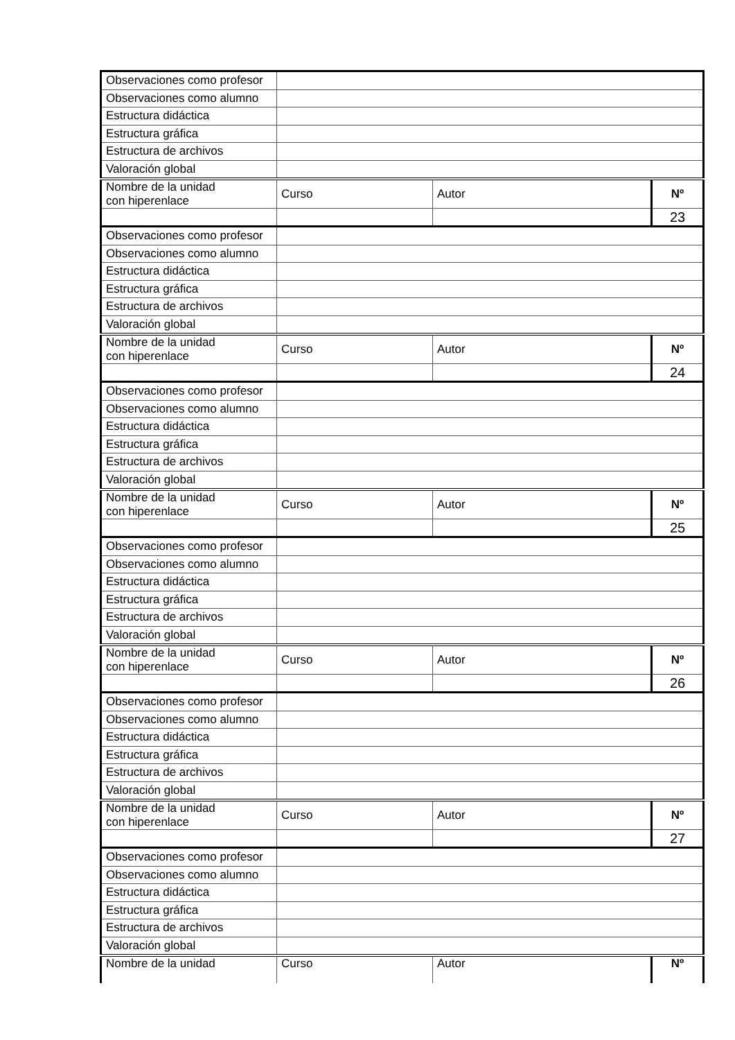| Observaciones como profesor | | | |
| Observaciones como alumno | | | |
| Estructura didáctica | | | |
| Estructura gráfica | | | |
| Estructura de archivos | | | |
| Valoración global | | | |
| Nombre de la unidad con hiperenlace | Curso | Autor | Nº |
| | | | 23 |
| Observaciones como profesor | | | |
| Observaciones como alumno | | | |
| Estructura didáctica | | | |
| Estructura gráfica | | | |
| Estructura de archivos | | | |
| Valoración global | | | |
| Nombre de la unidad con hiperenlace | Curso | Autor | Nº |
| | | | 24 |
| Observaciones como profesor | | | |
| Observaciones como alumno | | | |
| Estructura didáctica | | | |
| Estructura gráfica | | | |
| Estructura de archivos | | | |
| Valoración global | | | |
| Nombre de la unidad con hiperenlace | Curso | Autor | Nº |
| | | | 25 |
| Observaciones como profesor | | | |
| Observaciones como alumno | | | |
| Estructura didáctica | | | |
| Estructura gráfica | | | |
| Estructura de archivos | | | |
| Valoración global | | | |
| Nombre de la unidad con hiperenlace | Curso | Autor | Nº |
| | | | 26 |
| Observaciones como profesor | | | |
| Observaciones como alumno | | | |
| Estructura didáctica | | | |
| Estructura gráfica | | | |
| Estructura de archivos | | | |
| Valoración global | | | |
| Nombre de la unidad con hiperenlace | Curso | Autor | Nº |
| | | | 27 |
| Observaciones como profesor | | | |
| Observaciones como alumno | | | |
| Estructura didáctica | | | |
| Estructura gráfica | | | |
| Estructura de archivos | | | |
| Valoración global | | | |
| Nombre de la unidad | Curso | Autor | Nº |